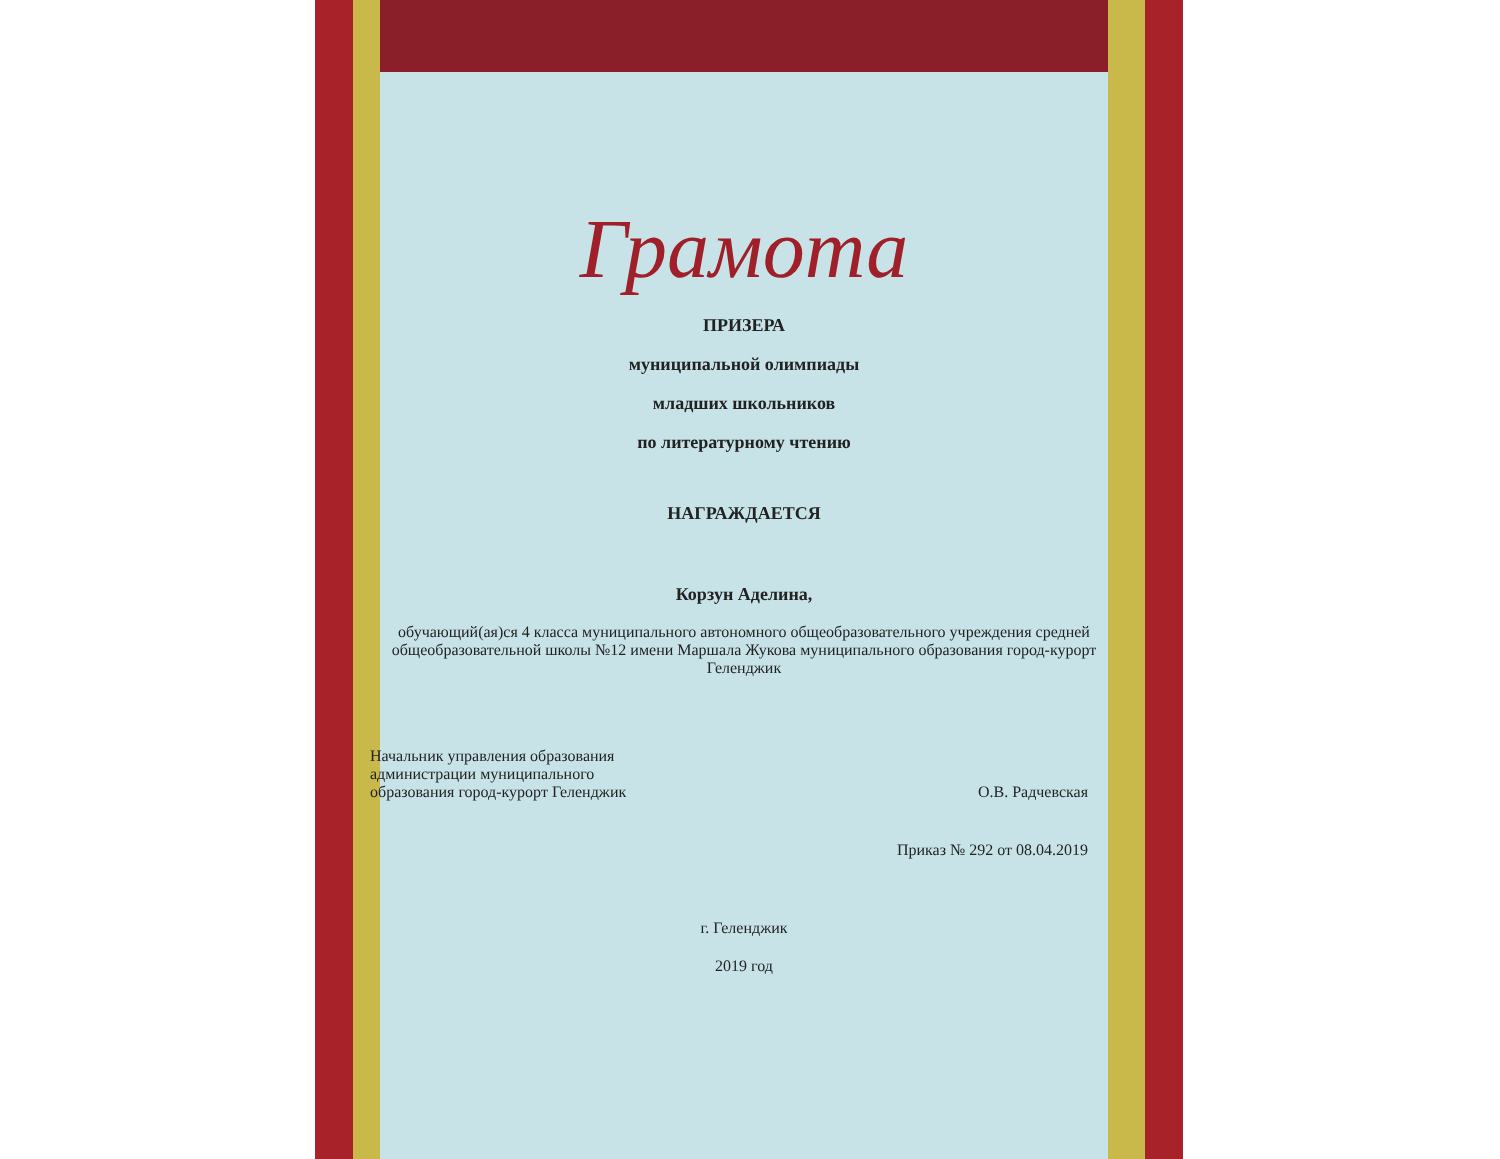Грамота
ПРИЗЕРА
муниципальной олимпиады
младших школьников
по литературному чтению
НАГРАЖДАЕТСЯ
Корзун Аделина,
обучающий(ая)ся 4 класса муниципального автономного общеобразовательного учреждения средней общеобразовательной школы №12 имени Маршала Жукова муниципального образования город-курорт Геленджик
Начальник управления образования
администрации муниципального
образования город-курорт Геленджик
О.В. Радчевская
Приказ № 292 от 08.04.2019
г. Геленджик
2019 год